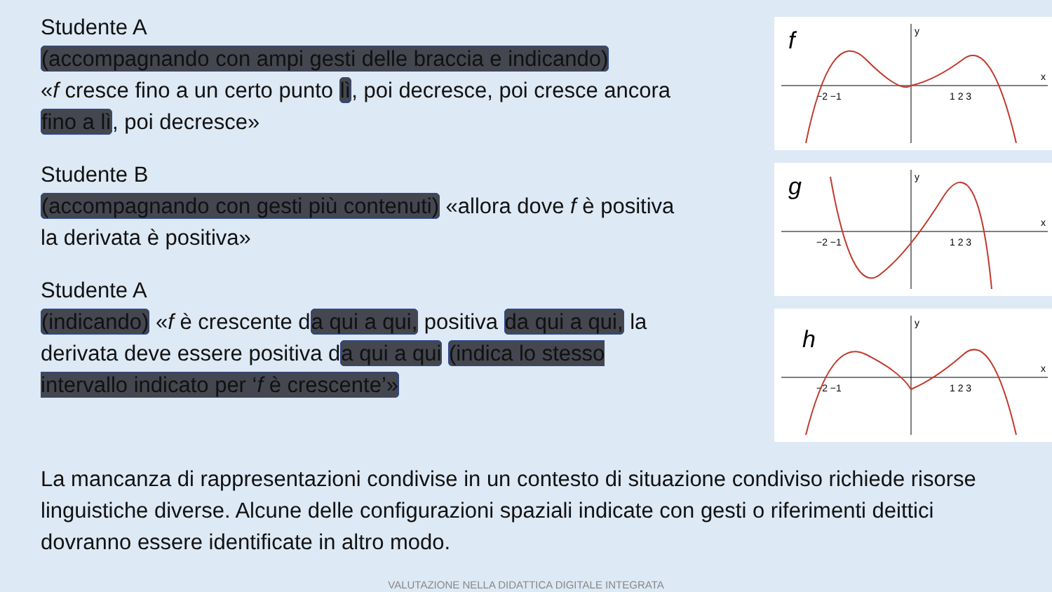Studente A
(accompagnando con ampi gesti delle braccia e indicando)
«f cresce fino a un certo punto lì, poi decresce, poi cresce ancora fino a lì, poi decresce»
Studente B
(accompagnando con gesti più contenuti) «allora dove f è positiva la derivata è positiva»
Studente A
(indicando) «f è crescente da qui a qui, positiva da qui a qui, la derivata deve essere positiva da qui a qui (indica lo stesso intervallo indicato per ‘f è crescente’»
f
x
y
−2 −1
1 2 3
g
x
y
−2 −1
1 2 3
h
x
y
−2 −1
1 2 3
La mancanza di rappresentazioni condivise in un contesto di situazione condiviso richiede risorse linguistiche diverse. Alcune delle configurazioni spaziali indicate con gesti o riferimenti deittici dovranno essere identificate in altro modo.
VALUTAZIONE NELLA DIDATTICA DIGITALE INTEGRATA